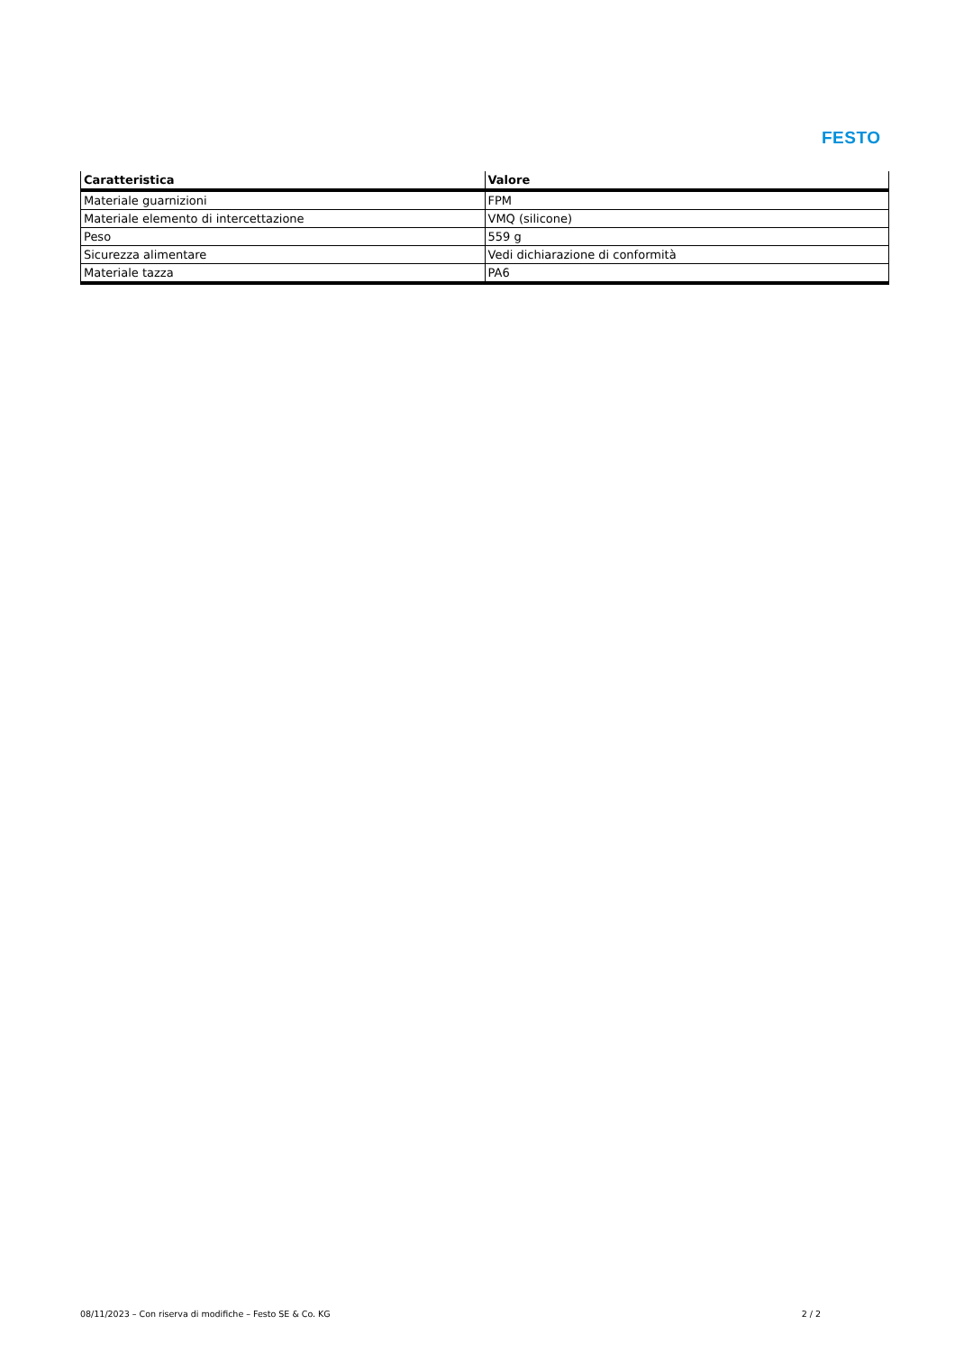FESTO
| Caratteristica | Valore |
| --- | --- |
| Materiale guarnizioni | FPM |
| Materiale elemento di intercettazione | VMQ (silicone) |
| Peso | 559 g |
| Sicurezza alimentare | Vedi dichiarazione di conformità |
| Materiale tazza | PA6 |
08/11/2023 – Con riserva di modifiche – Festo SE & Co. KG 2 / 2